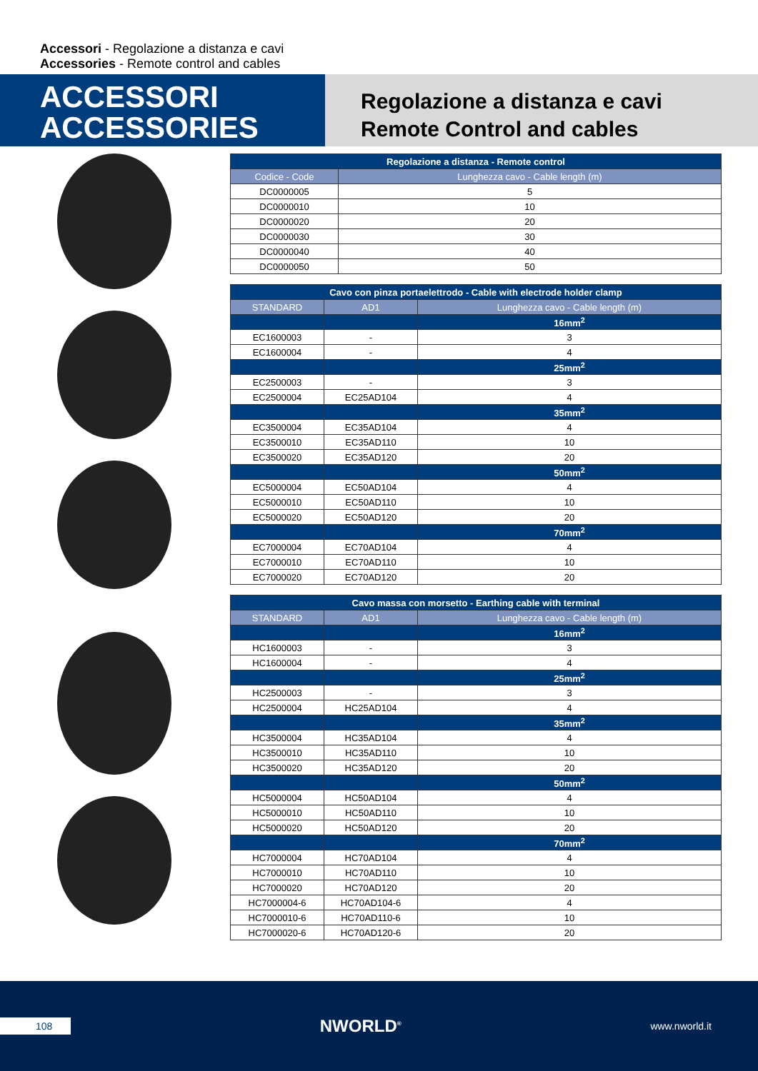Accessori - Regolazione a distanza e cavi
Accessories - Remote control and cables
ACCESSORI
ACCESSORIES
Regolazione a distanza e cavi
Remote Control and cables
| Regolazione a distanza - Remote control | |
| --- | --- |
| Codice - Code | Lunghezza cavo - Cable length (m) |
| DC0000005 | 5 |
| DC0000010 | 10 |
| DC0000020 | 20 |
| DC0000030 | 30 |
| DC0000040 | 40 |
| DC0000050 | 50 |
| Cavo con pinza portaelettrodo - Cable with electrode holder clamp | | |
| --- | --- | --- |
| STANDARD | AD1 | Lunghezza cavo - Cable length (m) |
| | | 16mm<sup>2</sup> |
| EC1600003 | - | 3 |
| EC1600004 | - | 4 |
| | | 25mm<sup>2</sup> |
| EC2500003 | - | 3 |
| EC2500004 | EC25AD104 | 4 |
| | | 35mm<sup>2</sup> |
| EC3500004 | EC35AD104 | 4 |
| EC3500010 | EC35AD110 | 10 |
| EC3500020 | EC35AD120 | 20 |
| | | 50mm<sup>2</sup> |
| EC5000004 | EC50AD104 | 4 |
| EC5000010 | EC50AD110 | 10 |
| EC5000020 | EC50AD120 | 20 |
| | | 70mm<sup>2</sup> |
| EC7000004 | EC70AD104 | 4 |
| EC7000010 | EC70AD110 | 10 |
| EC7000020 | EC70AD120 | 20 |
| Cavo massa con morsetto - Earthing cable with terminal | | |
| --- | --- | --- |
| STANDARD | AD1 | Lunghezza cavo - Cable length (m) |
| | | 16mm<sup>2</sup> |
| HC1600003 | - | 3 |
| HC1600004 | - | 4 |
| | | 25mm<sup>2</sup> |
| HC2500003 | - | 3 |
| HC2500004 | HC25AD104 | 4 |
| | | 35mm<sup>2</sup> |
| HC3500004 | HC35AD104 | 4 |
| HC3500010 | HC35AD110 | 10 |
| HC3500020 | HC35AD120 | 20 |
| | | 50mm<sup>2</sup> |
| HC5000004 | HC50AD104 | 4 |
| HC5000010 | HC50AD110 | 10 |
| HC5000020 | HC50AD120 | 20 |
| | | 70mm<sup>2</sup> |
| HC7000004 | HC70AD104 | 4 |
| HC7000010 | HC70AD110 | 10 |
| HC7000020 | HC70AD120 | 20 |
| HC7000004-6 | HC70AD104-6 | 4 |
| HC7000010-6 | HC70AD110-6 | 10 |
| HC7000020-6 | HC70AD120-6 | 20 |
108
NWORLD<sup>®</sup>
www.nworld.it